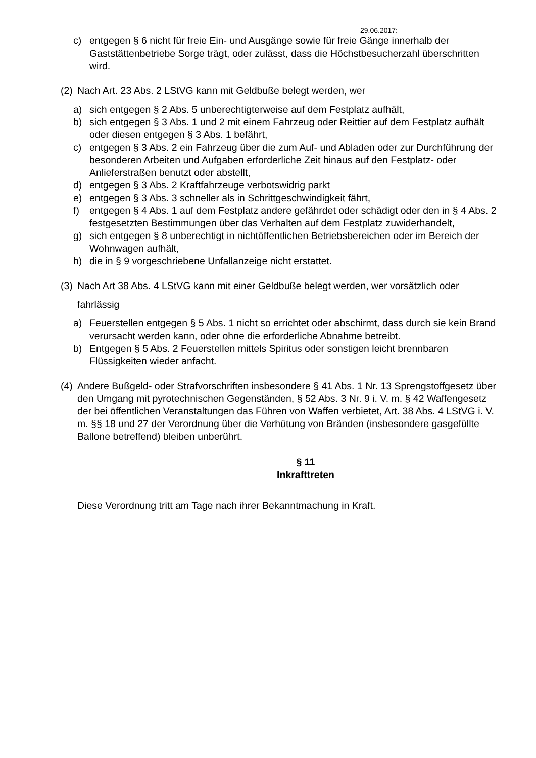29.06.2017:
c) entgegen § 6 nicht für freie Ein- und Ausgänge sowie für freie Gänge innerhalb der Gaststättenbetriebe Sorge trägt, oder zulässt, dass die Höchstbesucherzahl überschritten wird.
(2) Nach Art. 23 Abs. 2 LStVG kann mit Geldbuße belegt werden, wer
a) sich entgegen § 2 Abs. 5 unberechtigterweise auf dem Festplatz aufhält,
b) sich entgegen § 3 Abs. 1 und 2 mit einem Fahrzeug oder Reittier auf dem Festplatz aufhält oder diesen entgegen § 3 Abs. 1 befährt,
c) entgegen § 3 Abs. 2 ein Fahrzeug über die zum Auf- und Abladen oder zur Durchführung der besonderen Arbeiten und Aufgaben erforderliche Zeit hinaus auf den Festplatz- oder Anlieferstraßen benutzt oder abstellt,
d) entgegen § 3 Abs. 2 Kraftfahrzeuge verbotswidrig parkt
e) entgegen § 3 Abs. 3 schneller als in Schrittgeschwindigkeit fährt,
f) entgegen § 4 Abs. 1 auf dem Festplatz andere gefährdet oder schädigt oder den in § 4 Abs. 2 festgesetzten Bestimmungen über das Verhalten auf dem Festplatz zuwiderhandelt,
g) sich entgegen § 8 unberechtigt in nichtöffentlichen Betriebsbereichen oder im Bereich der Wohnwagen aufhält,
h) die in § 9 vorgeschriebene Unfallanzeige nicht erstattet.
(3) Nach Art 38 Abs. 4 LStVG kann mit einer Geldbuße belegt werden, wer vorsätzlich oder
fahrlässig
a) Feuerstellen entgegen § 5 Abs. 1 nicht so errichtet oder abschirmt, dass durch sie kein Brand verursacht werden kann, oder ohne die erforderliche Abnahme betreibt.
b) Entgegen § 5 Abs. 2 Feuerstellen mittels Spiritus oder sonstigen leicht brennbaren Flüssigkeiten wieder anfacht.
(4) Andere Bußgeld- oder Strafvorschriften insbesondere § 41 Abs. 1 Nr. 13 Sprengstoffgesetz über den Umgang mit pyrotechnischen Gegenständen, § 52 Abs. 3 Nr. 9 i. V. m. § 42 Waffengesetz der bei öffentlichen Veranstaltungen das Führen von Waffen verbietet, Art. 38 Abs. 4 LStVG i. V. m. §§ 18 und 27 der Verordnung über die Verhütung von Bränden (insbesondere gasgefüllte Ballone betreffend) bleiben unberührt.
§ 11
Inkrafttreten
Diese Verordnung tritt am Tage nach ihrer Bekanntmachung in Kraft.